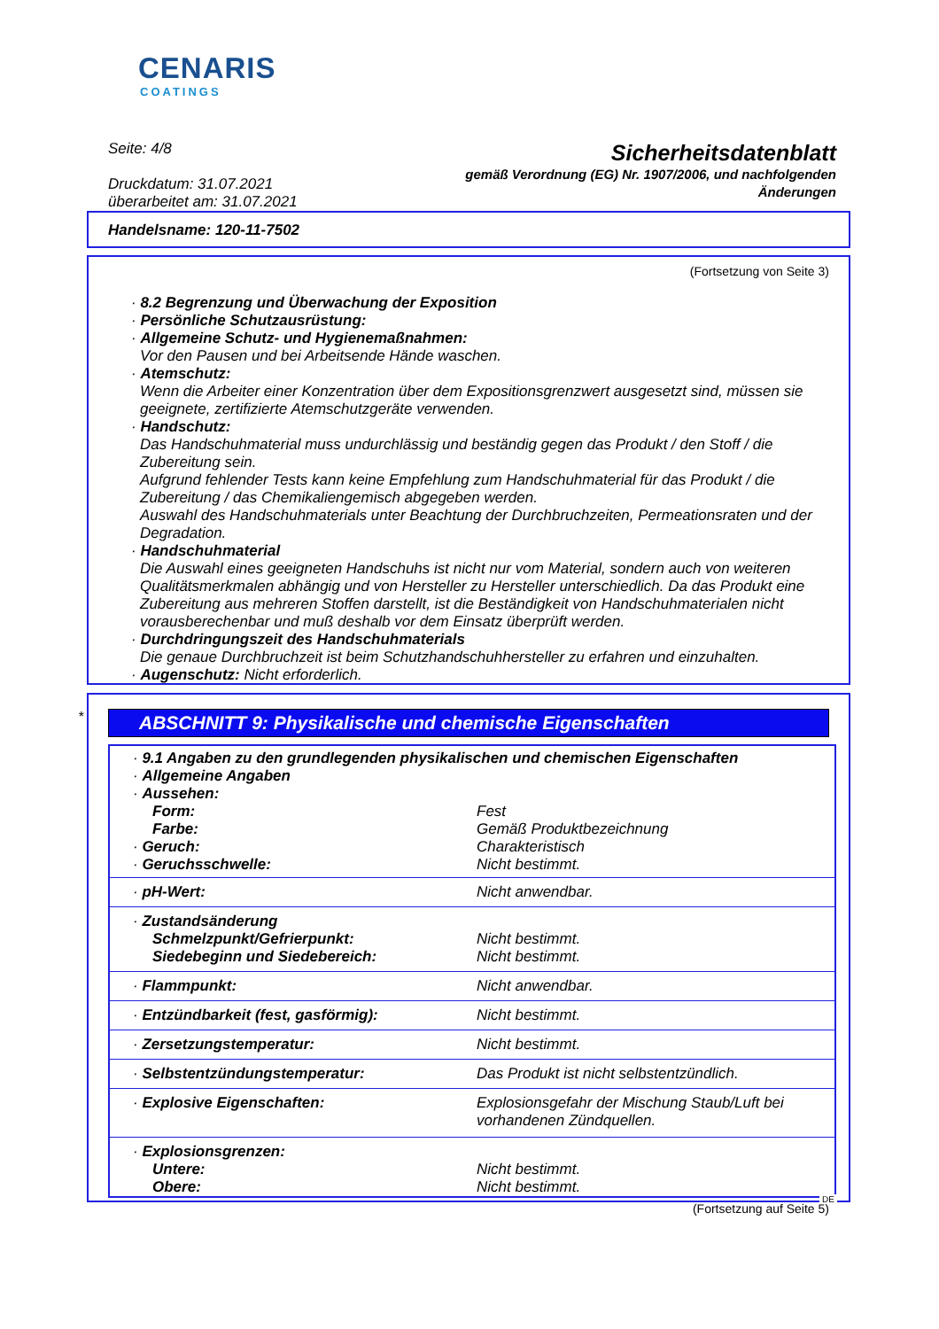CENARIS
COATINGS
Seite: 4/8
Druckdatum: 31.07.2021
überarbeitet am: 31.07.2021
Sicherheitsdatenblatt
gemäß Verordnung (EG) Nr. 1907/2006, und nachfolgenden
Änderungen
Handelsname: 120-11-7502
(Fortsetzung von Seite 3)
· 8.2 Begrenzung und Überwachung der Exposition
· Persönliche Schutzausrüstung:
· Allgemeine Schutz- und Hygienemaßnahmen:
Vor den Pausen und bei Arbeitsende Hände waschen.
· Atemschutz:
Wenn die Arbeiter einer Konzentration über dem Expositionsgrenzwert ausgesetzt sind, müssen sie geeignete, zertifizierte Atemschutzgeräte verwenden.
· Handschutz:
Das Handschuhmaterial muss undurchlässig und beständig gegen das Produkt / den Stoff / die Zubereitung sein.
Aufgrund fehlender Tests kann keine Empfehlung zum Handschuhmaterial für das Produkt / die Zubereitung / das Chemikaliengemisch abgegeben werden.
Auswahl des Handschuhmaterials unter Beachtung der Durchbruchzeiten, Permeationsraten und der Degradation.
· Handschuhmaterial
Die Auswahl eines geeigneten Handschuhs ist nicht nur vom Material, sondern auch von weiteren Qualitätsmerkmalen abhängig und von Hersteller zu Hersteller unterschiedlich. Da das Produkt eine Zubereitung aus mehreren Stoffen darstellt, ist die Beständigkeit von Handschuhmaterialen nicht vorausberechenbar und muß deshalb vor dem Einsatz überprüft werden.
· Durchdringungszeit des Handschuhmaterials
Die genaue Durchbruchzeit ist beim Schutzhandschuhhersteller zu erfahren und einzuhalten.
· Augenschutz: Nicht erforderlich.
*
ABSCHNITT 9: Physikalische und chemische Eigenschaften
| · 9.1 Angaben zu den grundlegenden physikalischen und chemischen Eigenschaften · Allgemeine Angaben · Aussehen: | |
| Form: Farbe: | Fest Gemäß Produktbezeichnung |
| · Geruch: · Geruchsschwelle: | Charakteristisch Nicht bestimmt. |
| · pH-Wert: | Nicht anwendbar. |
| · Zustandsänderung | |
| Schmelzpunkt/Gefrierpunkt: Siedebeginn und Siedebereich: | Nicht bestimmt. Nicht bestimmt. |
| · Flammpunkt: | Nicht anwendbar. |
| · Entzündbarkeit (fest, gasförmig): | Nicht bestimmt. |
| · Zersetzungstemperatur: | Nicht bestimmt. |
| · Selbstentzündungstemperatur: | Das Produkt ist nicht selbstentzündlich. |
| · Explosive Eigenschaften: | Explosionsgefahr der Mischung Staub/Luft bei vorhandenen Zündquellen. |
| · Explosionsgrenzen: | |
| Untere: Obere: | Nicht bestimmt. Nicht bestimmt. |
(Fortsetzung auf Seite 5)
DE